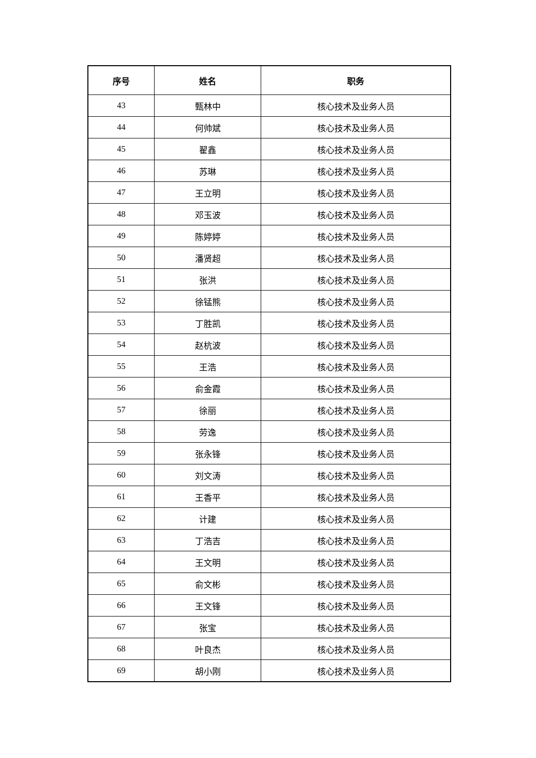| 序号 | 姓名 | 职务 |
| --- | --- | --- |
| 43 | 甄林中 | 核心技术及业务人员 |
| 44 | 何帅斌 | 核心技术及业务人员 |
| 45 | 翟鑫 | 核心技术及业务人员 |
| 46 | 苏琳 | 核心技术及业务人员 |
| 47 | 王立明 | 核心技术及业务人员 |
| 48 | 邓玉波 | 核心技术及业务人员 |
| 49 | 陈婷婷 | 核心技术及业务人员 |
| 50 | 潘贤超 | 核心技术及业务人员 |
| 51 | 张洪 | 核心技术及业务人员 |
| 52 | 徐锰熊 | 核心技术及业务人员 |
| 53 | 丁胜凯 | 核心技术及业务人员 |
| 54 | 赵杭波 | 核心技术及业务人员 |
| 55 | 王浩 | 核心技术及业务人员 |
| 56 | 俞金霞 | 核心技术及业务人员 |
| 57 | 徐丽 | 核心技术及业务人员 |
| 58 | 劳逸 | 核心技术及业务人员 |
| 59 | 张永锋 | 核心技术及业务人员 |
| 60 | 刘文涛 | 核心技术及业务人员 |
| 61 | 王香平 | 核心技术及业务人员 |
| 62 | 计建 | 核心技术及业务人员 |
| 63 | 丁浩吉 | 核心技术及业务人员 |
| 64 | 王文明 | 核心技术及业务人员 |
| 65 | 俞文彬 | 核心技术及业务人员 |
| 66 | 王文锋 | 核心技术及业务人员 |
| 67 | 张宝 | 核心技术及业务人员 |
| 68 | 叶良杰 | 核心技术及业务人员 |
| 69 | 胡小刚 | 核心技术及业务人员 |